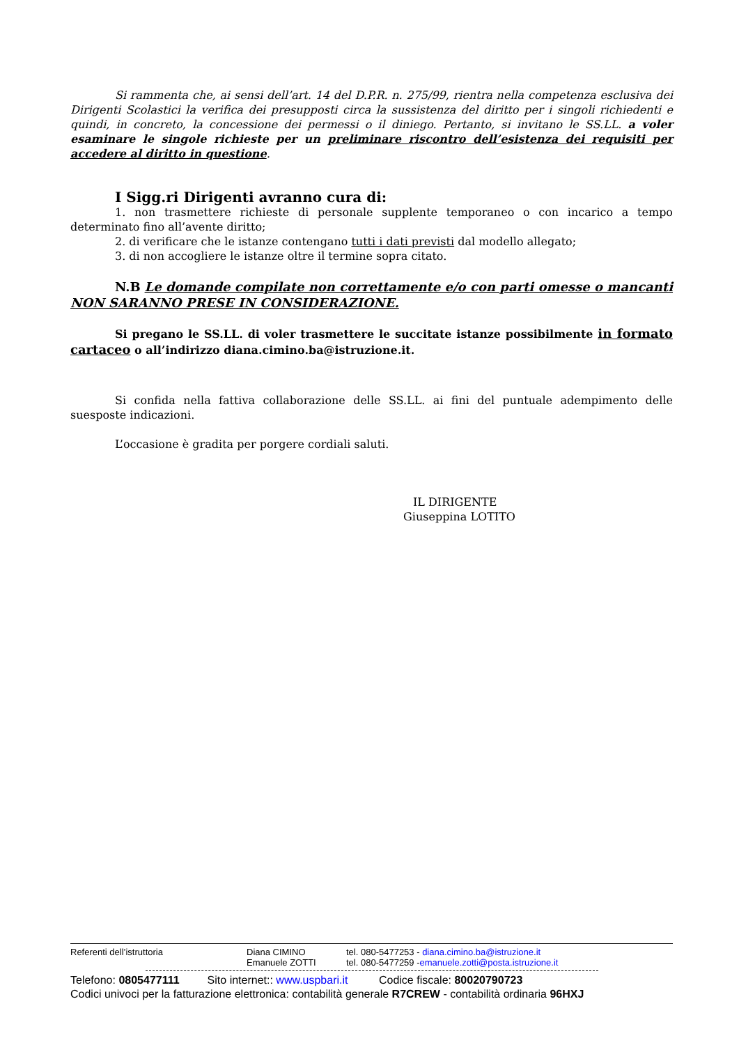Si rammenta che, ai sensi dell’art. 14 del D.P.R. n. 275/99, rientra nella competenza esclusiva dei Dirigenti Scolastici la verifica dei presupposti circa la sussistenza del diritto per i singoli richiedenti e quindi, in concreto, la concessione dei permessi o il diniego. Pertanto, si invitano le SS.LL. a voler esaminare le singole richieste per un preliminare riscontro dell’esistenza dei requisiti per accedere al diritto in questione.
I Sigg.ri Dirigenti avranno cura di:
1. non trasmettere richieste di personale supplente temporaneo o con incarico a tempo determinato fino all’avente diritto;
2. di verificare che le istanze contengano tutti i dati previsti dal modello allegato;
3. di non accogliere le istanze oltre il termine sopra citato.
N.B Le domande compilate non correttamente e/o con parti omesse o mancanti NON SARANNO PRESE IN CONSIDERAZIONE.
Si pregano le SS.LL. di voler trasmettere le succitate istanze possibilmente in formato cartaceo o all’indirizzo diana.cimino.ba@istruzione.it.
Si confida nella fattiva collaborazione delle SS.LL. ai fini del puntuale adempimento delle suesposte indicazioni.
L’occasione è gradita per porgere cordiali saluti.
IL DIRIGENTE
Giuseppina LOTITO
Referenti dell’istruttoria Diana CIMINO tel. 080-5477253 - diana.cimino.ba@istruzione.it
Emanuele ZOTTI tel. 080-5477259 -emanuele.zotti@posta.istruzione.it
Telefono: 0805477111 Sito internet:: www.uspbari.it Codice fiscale: 80020790723
Codici univoci per la fatturazione elettronica: contabilità generale R7CREW - contabilità ordinaria 96HXJ